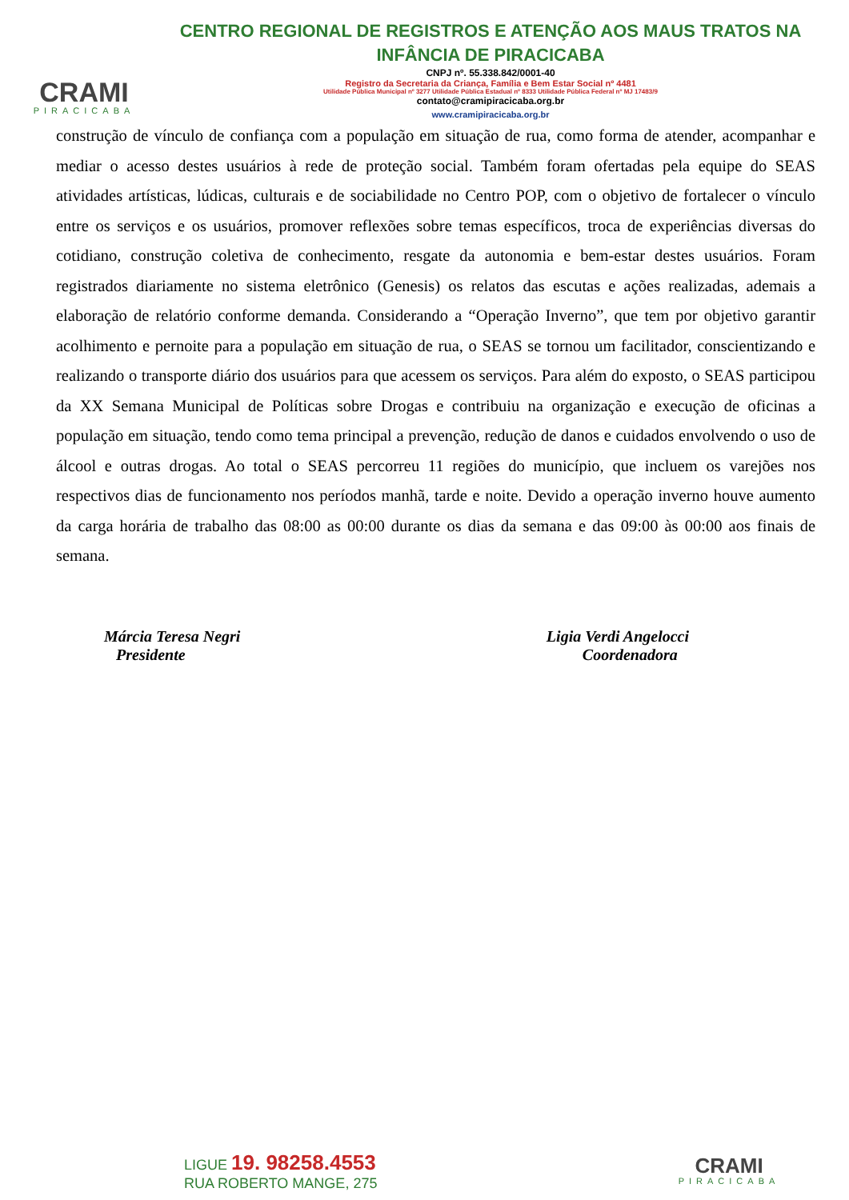CRAMI
PIRACICABA
CENTRO REGIONAL DE REGISTROS E ATENÇÃO AOS MAUS TRATOS NA INFÂNCIA DE PIRACICABA
CNPJ nº. 55.338.842/0001-40
Registro da Secretaria da Criança, Família e Bem Estar Social nº 4481
Utilidade Pública Municipal nº 3277 Utilidade Pública Estadual nº 8333 Utilidade Pública Federal nº MJ 17483/9
contato@cramipiracicaba.org.br
www.cramipiracicaba.org.br
construção de vínculo de confiança com a população em situação de rua, como forma de atender, acompanhar e mediar o acesso destes usuários à rede de proteção social. Também foram ofertadas pela equipe do SEAS atividades artísticas, lúdicas, culturais e de sociabilidade no Centro POP, com o objetivo de fortalecer o vínculo entre os serviços e os usuários, promover reflexões sobre temas específicos, troca de experiências diversas do cotidiano, construção coletiva de conhecimento, resgate da autonomia e bem-estar destes usuários. Foram registrados diariamente no sistema eletrônico (Genesis) os relatos das escutas e ações realizadas, ademais a elaboração de relatório conforme demanda. Considerando a “Operação Inverno”, que tem por objetivo garantir acolhimento e pernoite para a população em situação de rua, o SEAS se tornou um facilitador, conscientizando e realizando o transporte diário dos usuários para que acessem os serviços. Para além do exposto, o SEAS participou da XX Semana Municipal de Políticas sobre Drogas e contribuiu na organização e execução de oficinas a população em situação, tendo como tema principal a prevenção, redução de danos e cuidados envolvendo o uso de álcool e outras drogas. Ao total o SEAS percorreu 11 regiões do município, que incluem os varejões nos respectivos dias de funcionamento nos períodos manhã, tarde e noite. Devido a operação inverno houve aumento da carga horária de trabalho das 08:00 as 00:00 durante os dias da semana e das 09:00 às 00:00 aos finais de semana.
Márcia Teresa Negri
Presidente
Ligia Verdi Angelocci
Coordenadora
LIGUE 19. 98258.4553
RUA ROBERTO MANGE, 275
CRAMI
PIRACICABA